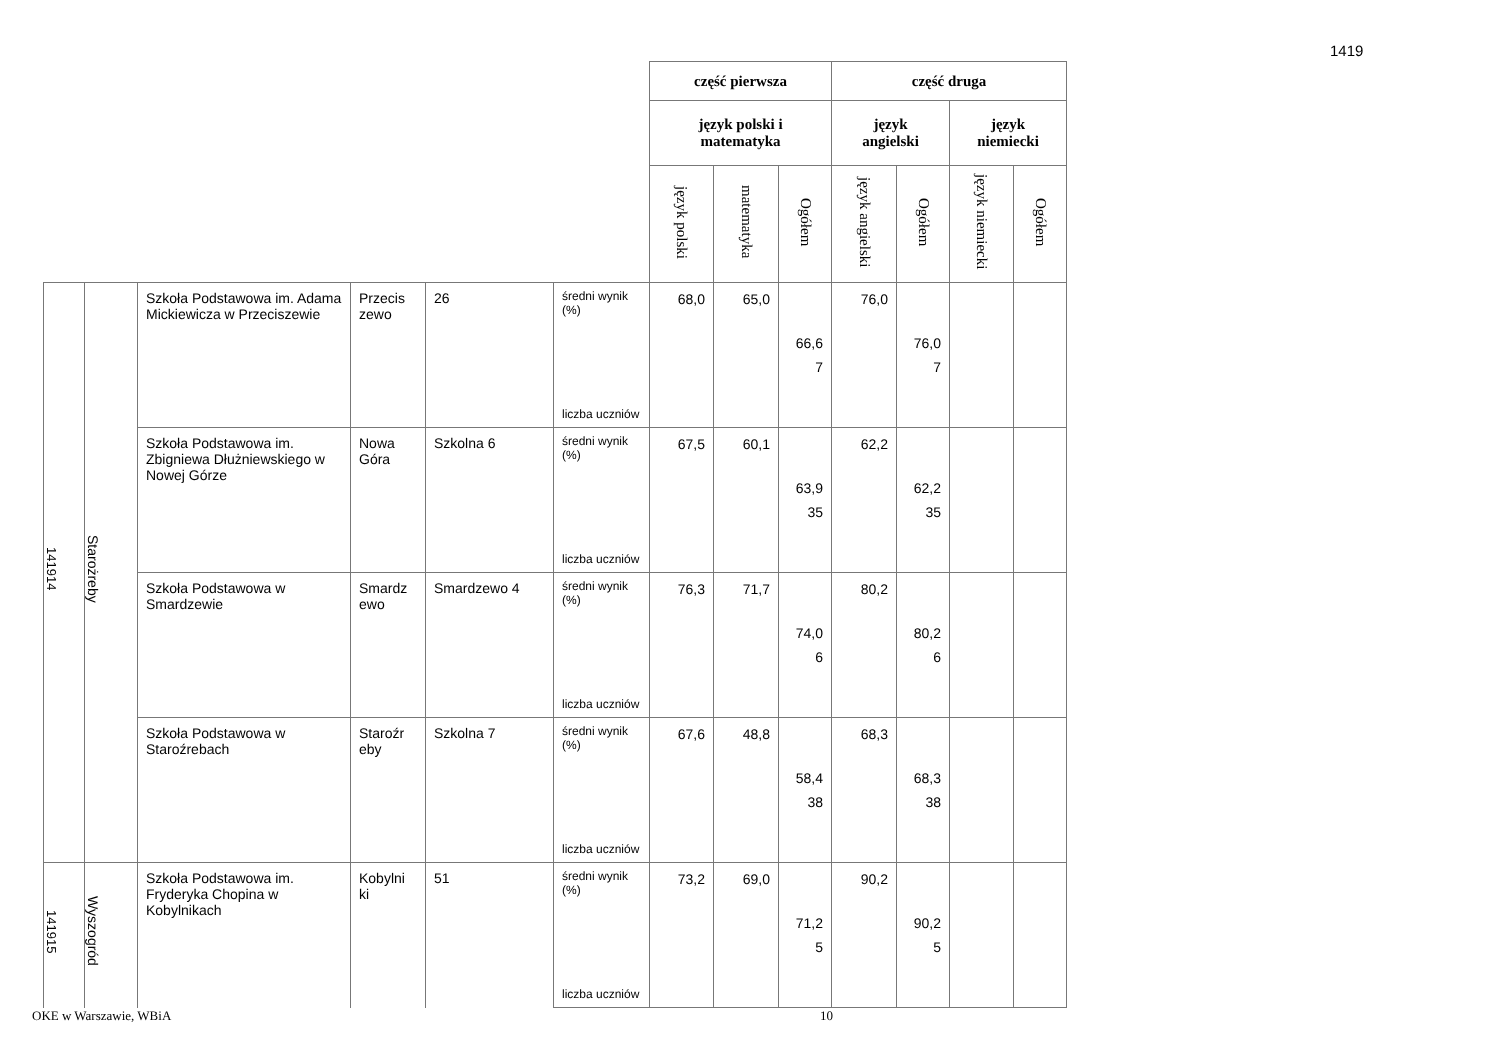1419
| | | | | | | część pierwsza | | | część druga | | | |
| | | | | | | język polski i matematyka | | | język angielski | | język niemiecki | |
| | | | | | | język polski | matematyka | Ogółem | język angielski | Ogółem | język niemiecki | Ogółem |
| 141914 | Starożreby | Szkoła Podstawowa im. Adama Mickiewicza w Przeciszewie | Przecis zewo | 26 | średni wynik (%) | 68,0 | 65,0 | 66,6 | 76,0 | 76,0 | | |
| | | | | | liczba uczniów | | | 7 | | 7 | | |
| | | Szkoła Podstawowa im. Zbigniewa Dłużniewskiego w Nowej Górze | Nowa Góra | Szkolna 6 | średni wynik (%) | 67,5 | 60,1 | 63,9 | 62,2 | 62,2 | | |
| | | | | | liczba uczniów | | | 35 | | 35 | | |
| | | Szkoła Podstawowa w Smardzewie | Smardz ewo | Smardzewo 4 | średni wynik (%) | 76,3 | 71,7 | 74,0 | 80,2 | 80,2 | | |
| | | | | | liczba uczniów | | | 6 | | 6 | | |
| | | Szkoła Podstawowa w Staroźrebach | Staroźr eby | Szkolna 7 | średni wynik (%) | 67,6 | 48,8 | 58,4 | 68,3 | 68,3 | | |
| | | | | | liczba uczniów | | | 38 | | 38 | | |
| 141915 | Wyszogród | Szkoła Podstawowa im. Fryderyka Chopina w Kobylnikach | Kobylni ki | 51 | średni wynik (%) | 73,2 | 69,0 | 71,2 | 90,2 | 90,2 | | |
| | | | | | liczba uczniów | | | 5 | | 5 | | |
OKE w Warszawie, WBiA 10